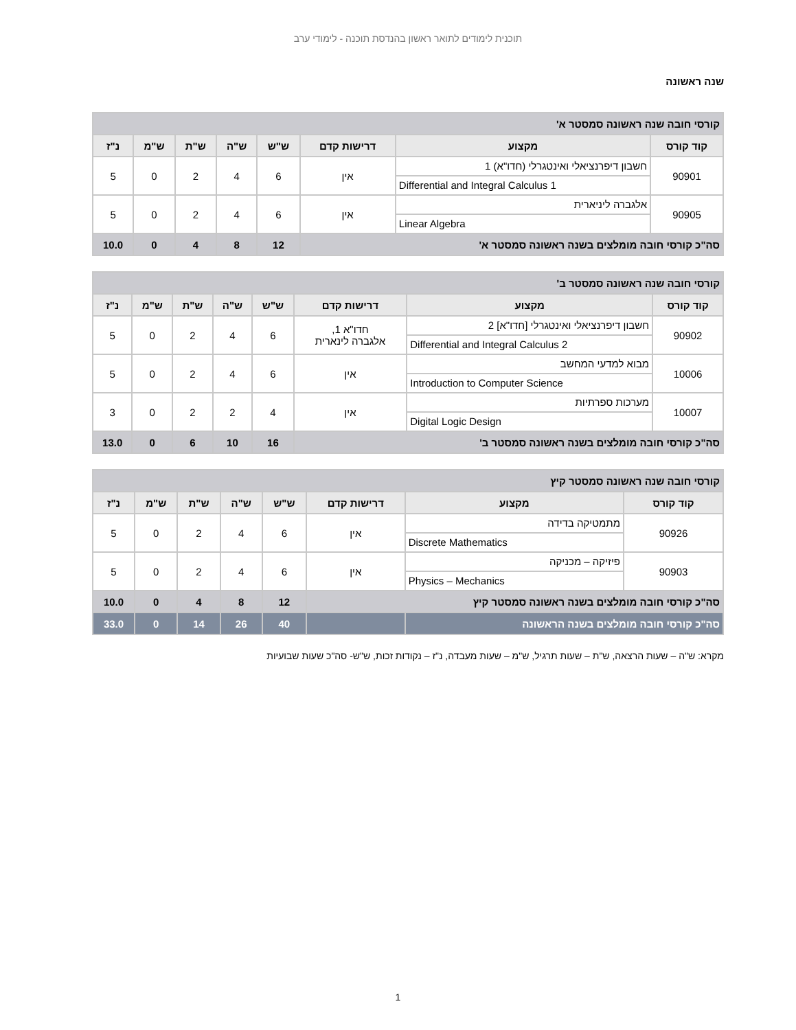תוכנית לימודים לתואר ראשון בהנדסת תוכנה - לימודי ערב
שנה ראשונה
| קורסי חובה שנה ראשונה סמסטר א' | | | | | | | |
| קוד קורס | מקצוע | דרישות קדם | ש"ש | ש"ה | ש"ת | ש"מ | נ"ז |
| 90901 | חשבון דיפרנציאלי ואינטגרלי (חדו"א) 1 Differential and Integral Calculus 1 | אין | 6 | 4 | 2 | 0 | 5 |
| 90905 | אלגברה ליניארית Linear Algebra | אין | 6 | 4 | 2 | 0 | 5 |
| סה"כ קורסי חובה מומלצים בשנה ראשונה סמסטר א' | | | 12 | 8 | 4 | 0 | 10.0 |
| קורסי חובה שנה ראשונה סמסטר ב' | | | | | | | |
| קוד קורס | מקצוע | דרישות קדם | ש"ש | ש"ה | ש"ת | ש"מ | נ"ז |
| 90902 | חשבון דיפרנציאלי ואינטגרלי [חדו"א] 2 Differential and Integral Calculus 2 | חדו"א 1, אלגברה לינארית | 6 | 4 | 2 | 0 | 5 |
| 10006 | מבוא למדעי המחשב Introduction to Computer Science | אין | 6 | 4 | 2 | 0 | 5 |
| 10007 | מערכות ספרתיות Digital Logic Design | אין | 4 | 2 | 2 | 0 | 3 |
| סה"כ קורסי חובה מומלצים בשנה ראשונה סמסטר ב' | | | 16 | 10 | 6 | 0 | 13.0 |
| קורסי חובה שנה ראשונה סמסטר קיץ | | | | | | | |
| קוד קורס | מקצוע | דרישות קדם | ש"ש | ש"ה | ש"ת | ש"מ | נ"ז |
| 90926 | מתמטיקה בדידה Discrete Mathematics | אין | 6 | 4 | 2 | 0 | 5 |
| 90903 | פיזיקה – מכניקה Physics – Mechanics | אין | 6 | 4 | 2 | 0 | 5 |
| סה"כ קורסי חובה מומלצים בשנה ראשונה סמסטר קיץ | | | 12 | 8 | 4 | 0 | 10.0 |
| סה"כ קורסי חובה מומלצים בשנה הראשונה | | | 40 | 26 | 14 | 0 | 33.0 |
מקרא: ש"ה – שעות הרצאה, ש"ת – שעות תרגיל, ש"מ – שעות מעבדה, נ"ז – נקודות זכות, ש"ש- סה"כ שעות שבועיות
1